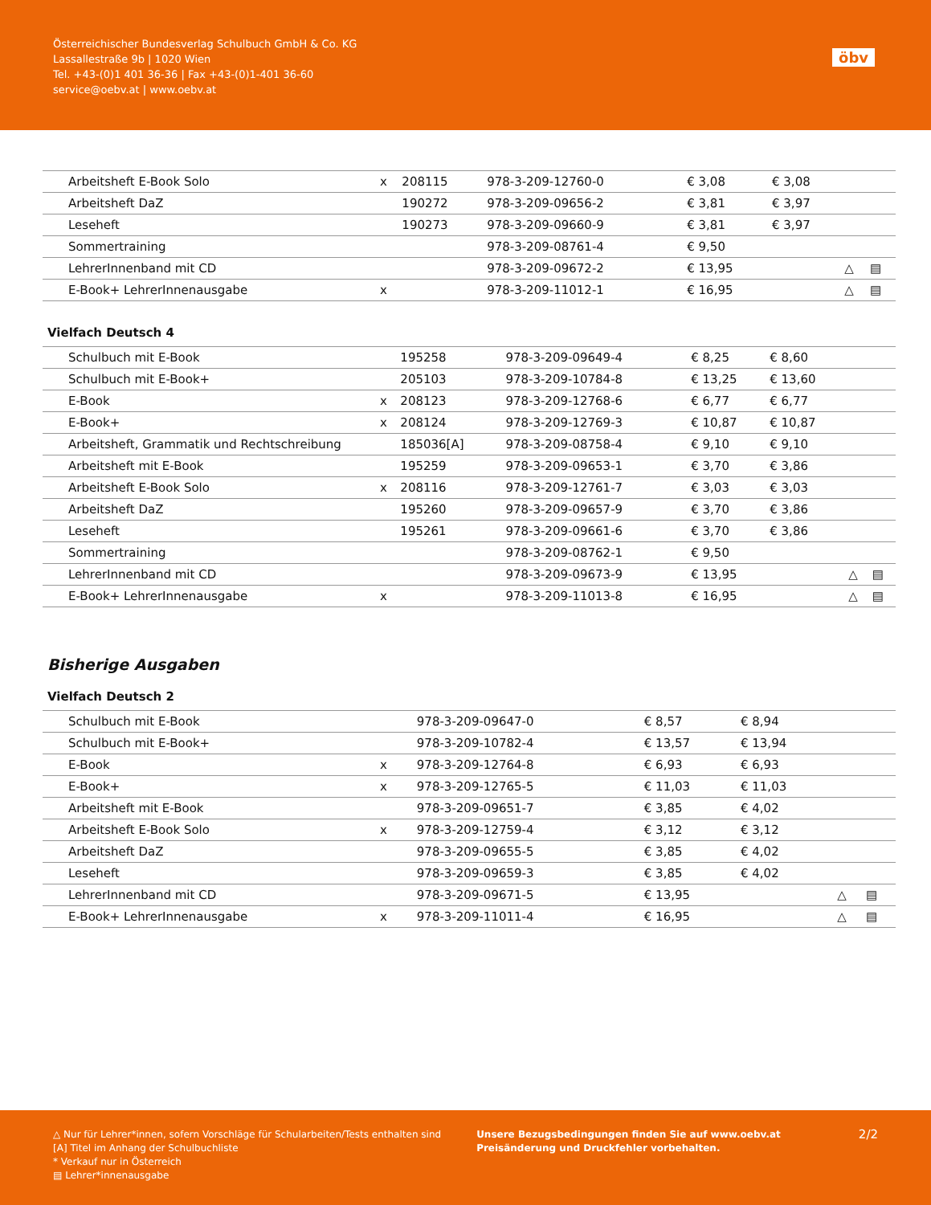Österreichischer Bundesverlag Schulbuch GmbH & Co. KG
Lassallestraße 9b | 1020 Wien
Tel. +43-(0)1 401 36-36 | Fax +43-(0)1-401 36-60
service@oebv.at | www.oebv.at
öbv
| Arbeitsheft E-Book Solo | x | 208115 | 978-3-209-12760-0 | € 3,08 | € 3,08 | | |
| Arbeitsheft DaZ | | 190272 | 978-3-209-09656-2 | € 3,81 | € 3,97 | | |
| Leseheft | | 190273 | 978-3-209-09660-9 | € 3,81 | € 3,97 | | |
| Sommertraining | | | 978-3-209-08761-4 | € 9,50 | | | |
| LehrerInnenband mit CD | | | 978-3-209-09672-2 | € 13,95 | | △ | ▤ |
| E-Book+ LehrerInnenausgabe | x | | 978-3-209-11012-1 | € 16,95 | | △ | ▤ |
Vielfach Deutsch 4
| Schulbuch mit E-Book | | 195258 | 978-3-209-09649-4 | € 8,25 | € 8,60 | | |
| Schulbuch mit E-Book+ | | 205103 | 978-3-209-10784-8 | € 13,25 | € 13,60 | | |
| E-Book | x | 208123 | 978-3-209-12768-6 | € 6,77 | € 6,77 | | |
| E-Book+ | x | 208124 | 978-3-209-12769-3 | € 10,87 | € 10,87 | | |
| Arbeitsheft, Grammatik und Rechtschreibung | | 185036[A] | 978-3-209-08758-4 | € 9,10 | € 9,10 | | |
| Arbeitsheft mit E-Book | | 195259 | 978-3-209-09653-1 | € 3,70 | € 3,86 | | |
| Arbeitsheft E-Book Solo | x | 208116 | 978-3-209-12761-7 | € 3,03 | € 3,03 | | |
| Arbeitsheft DaZ | | 195260 | 978-3-209-09657-9 | € 3,70 | € 3,86 | | |
| Leseheft | | 195261 | 978-3-209-09661-6 | € 3,70 | € 3,86 | | |
| Sommertraining | | | 978-3-209-08762-1 | € 9,50 | | | |
| LehrerInnenband mit CD | | | 978-3-209-09673-9 | € 13,95 | | △ | ▤ |
| E-Book+ LehrerInnenausgabe | x | | 978-3-209-11013-8 | € 16,95 | | △ | ▤ |
Bisherige Ausgaben
Vielfach Deutsch 2
| Schulbuch mit E-Book | | | 978-3-209-09647-0 | € 8,57 | € 8,94 | | |
| Schulbuch mit E-Book+ | | | 978-3-209-10782-4 | € 13,57 | € 13,94 | | |
| E-Book | x | | 978-3-209-12764-8 | € 6,93 | € 6,93 | | |
| E-Book+ | x | | 978-3-209-12765-5 | € 11,03 | € 11,03 | | |
| Arbeitsheft mit E-Book | | | 978-3-209-09651-7 | € 3,85 | € 4,02 | | |
| Arbeitsheft E-Book Solo | x | | 978-3-209-12759-4 | € 3,12 | € 3,12 | | |
| Arbeitsheft DaZ | | | 978-3-209-09655-5 | € 3,85 | € 4,02 | | |
| Leseheft | | | 978-3-209-09659-3 | € 3,85 | € 4,02 | | |
| LehrerInnenband mit CD | | | 978-3-209-09671-5 | € 13,95 | | △ | ▤ |
| E-Book+ LehrerInnenausgabe | x | | 978-3-209-11011-4 | € 16,95 | | △ | ▤ |
△ Nur für Lehrer*innen, sofern Vorschläge für Schularbeiten/Tests enthalten sind
[A] Titel im Anhang der Schulbuchliste
* Verkauf nur in Österreich
▤ Lehrer*innenausgabe
Unsere Bezugsbedingungen finden Sie auf www.oebv.at
Preisänderung und Druckfehler vorbehalten.
2/2